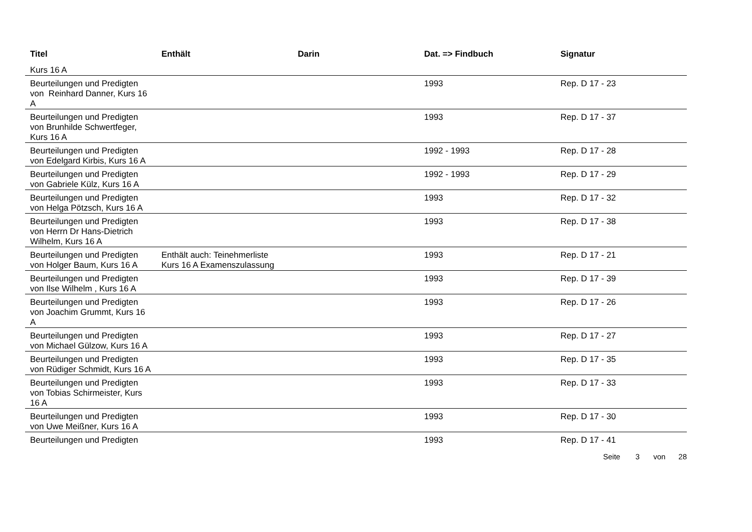| Titel | Enthält | Darin | Dat. => Findbuch | Signatur |
| --- | --- | --- | --- | --- |
| Kurs 16 A | | | | |
| Beurteilungen und Predigten von Reinhard Danner, Kurs 16 A | | | 1993 | Rep. D 17 - 23 |
| Beurteilungen und Predigten von Brunhilde Schwertfeger, Kurs 16 A | | | 1993 | Rep. D 17 - 37 |
| Beurteilungen und Predigten von Edelgard Kirbis, Kurs 16 A | | | 1992 - 1993 | Rep. D 17 - 28 |
| Beurteilungen und Predigten von Gabriele Külz, Kurs 16 A | | | 1992 - 1993 | Rep. D 17 - 29 |
| Beurteilungen und Predigten von Helga Pötzsch, Kurs 16 A | | | 1993 | Rep. D 17 - 32 |
| Beurteilungen und Predigten von Herrn Dr Hans-Dietrich Wilhelm, Kurs 16 A | | | 1993 | Rep. D 17 - 38 |
| Beurteilungen und Predigten von Holger Baum, Kurs 16 A | Enthält auch: Teinehmerliste Kurs 16 A Examenszulassung | | 1993 | Rep. D 17 - 21 |
| Beurteilungen und Predigten von Ilse Wilhelm , Kurs 16 A | | | 1993 | Rep. D 17 - 39 |
| Beurteilungen und Predigten von Joachim Grummt, Kurs 16 A | | | 1993 | Rep. D 17 - 26 |
| Beurteilungen und Predigten von Michael Gülzow, Kurs 16 A | | | 1993 | Rep. D 17 - 27 |
| Beurteilungen und Predigten von Rüdiger Schmidt, Kurs 16 A | | | 1993 | Rep. D 17 - 35 |
| Beurteilungen und Predigten von Tobias Schirmeister, Kurs 16 A | | | 1993 | Rep. D 17 - 33 |
| Beurteilungen und Predigten von Uwe Meißner, Kurs 16 A | | | 1993 | Rep. D 17 - 30 |
| Beurteilungen und Predigten | | | 1993 | Rep. D 17 - 41 |
Seite 3 von 28